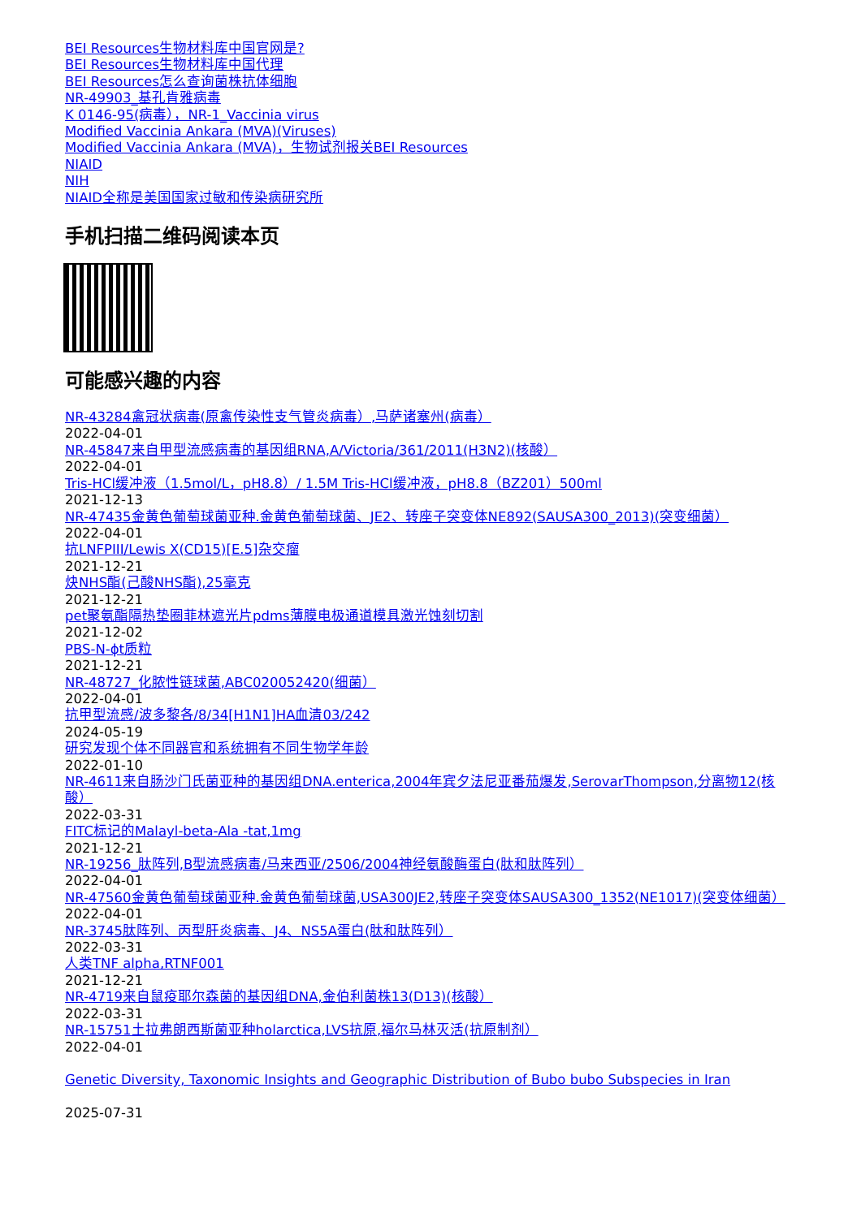BEI Resources生物材料库中国官网是?
BEI Resources生物材料库中国代理
BEI Resources怎么查询菌株抗体细胞
NR-49903_基孔肯雅病毒
K 0146-95(病毒），NR-1_Vaccinia virus
Modified Vaccinia Ankara (MVA)(Viruses)
Modified Vaccinia Ankara (MVA)，生物试剂报关BEI Resources
NIAID
NIH
NIAID全称是美国国家过敏和传染病研究所
手机扫描二维码阅读本页
可能感兴趣的内容
NR-43284禽冠状病毒(原禽传染性支气管炎病毒）,马萨诸塞州(病毒）
2022-04-01
NR-45847来自甲型流感病毒的基因组RNA,A/Victoria/361/2011(H3N2)(核酸）
2022-04-01
Tris-HCl缓冲液（1.5mol/L，pH8.8）/ 1.5M Tris-HCl缓冲液，pH8.8（BZ201）500ml
2021-12-13
NR-47435金黄色葡萄球菌亚种.金黄色葡萄球菌、JE2、转座子突变体NE892(SAUSA300_2013)(突变细菌）
2022-04-01
抗LNFPIII/Lewis X(CD15)[E.5]杂交瘤
2021-12-21
炔NHS酯(己酸NHS酯),25毫克
2021-12-21
pet聚氨酯隔热垫圈菲林遮光片pdms薄膜电极通道模具激光蚀刻切割
2021-12-02
PBS-N-ɸt质粒
2021-12-21
NR-48727_化脓性链球菌,ABC020052420(细菌）
2022-04-01
抗甲型流感/波多黎各/8/34[H1N1]HA血清03/242
2024-05-19
研究发现个体不同器官和系统拥有不同生物学年龄
2022-01-10
NR-4611来自肠沙门氏菌亚种的基因组DNA.enterica,2004年宾夕法尼亚番茄爆发,SerovarThompson,分离物12(核酸）
2022-03-31
FITC标记的Malayl-beta-Ala -tat,1mg
2021-12-21
NR-19256_肽阵列,B型流感病毒/马来西亚/2506/2004神经氨酸酶蛋白(肽和肽阵列）
2022-04-01
NR-47560金黄色葡萄球菌亚种.金黄色葡萄球菌,USA300JE2,转座子突变体SAUSA300_1352(NE1017)(突变体细菌）
2022-04-01
NR-3745肽阵列、丙型肝炎病毒、J4、NS5A蛋白(肽和肽阵列）
2022-03-31
人类TNF alpha,RTNF001
2021-12-21
NR-4719来自鼠疫耶尔森菌的基因组DNA,金伯利菌株13(D13)(核酸）
2022-03-31
NR-15751土拉弗朗西斯菌亚种holarctica,LVS抗原,福尔马林灭活(抗原制剂）
2022-04-01
Genetic Diversity, Taxonomic Insights and Geographic Distribution of Bubo bubo Subspecies in Iran
2025-07-31